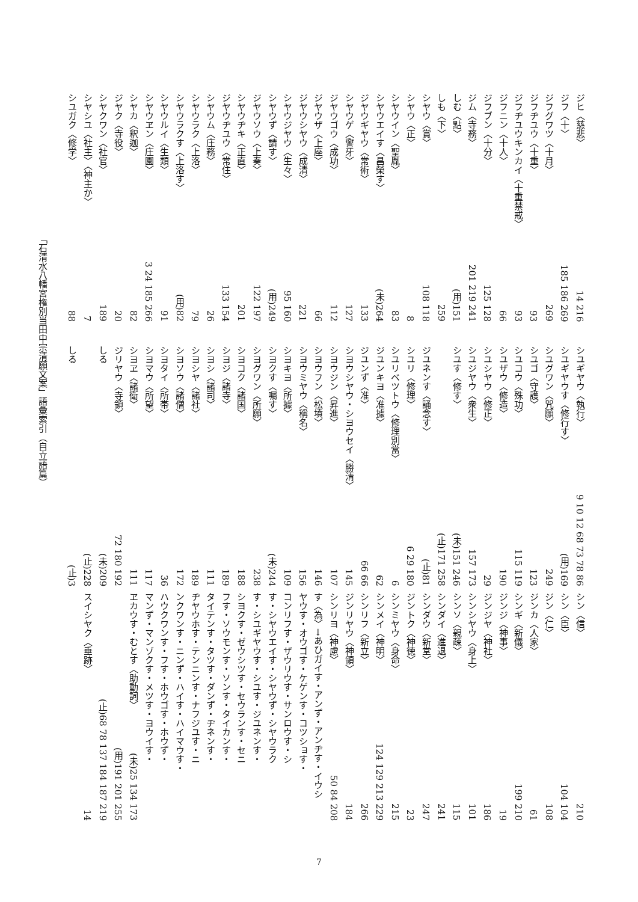ジヒ〈慈悲〉 14 216
ジフ〈十〉 185 186 269
ジフグワツ〈十月〉 269
ジフヂユウ〈十重〉 93
ジフヂユウキンカイ〈十重禁戒〉 93
ジフニン〈十人〉 66
ジフブン〈十分〉 125 128
ジム〈寺務〉 201 219 241
しむ〈點〉 (用)151
しも〈下〉 259
シヤウ〈賞〉 108 118
シヤウ〈正〉 8
シヤウイン〈聖胤〉 83
シヤウエイす〈昌榮す〉 (未)264
ジヤウギヤウ〈常術〉 133
シヤウゲ〈讏牙〉 127
ジヤウゴウ〈成功〉 112
ジヤウザ〈上座〉 66
ジヤウシヤウ〈成清〉 221
シヤウジヤウ〈生々〉 95 160
シヤウず〈請す〉 (用)249
ジヤウソウ〈上奏〉 122 197
シヤウヂキ〈正直〉 201
ジヤウヂユウ〈常住〉 133 154
シヤウム〈庄務〉 26
シヤウラク〈上洛〉 79
シヤウラクす〈上洛す〉 (用)82
シヤウルイ〈生類〉 91
シヤウヱン〈庄園〉 3 24 185 266
シヤカ〈釈迦〉 82
ジヤク〈寺役〉 20
シヤクワン〈社官〉 189
シヤシユ〈社主〉〈神主か〉 7
シユガク〈修学〉 88
シユギヤウ〈執行〉 9 10 12 68 73 78 86
シユギヤウす〈修行す〉 (用)169
シユグワン〈咒願〉 249
シユゴ〈守護〉 123
シユコウ〈殊功〉 115 119
シユザウ〈修造〉 190
シユシヤウ〈修正〉 29
シユジヤウ〈衆生〉 157 173
シユす〈修す〉 (未)151 246
(止)171 258
ジユネンす〈誦念す〉 (止)81
シユリ〈修理〉 6 29 180
シユリベツトウ〈修理別當〉 6
ジユンキヨ〈准據〉 62
ジユンず〈准〉 66 66
シヨウシヤウ・シヨウセイ〈勝清〉 145
シヨウジン〈昇進〉 107
シヨウフン〈松墳〉 146
シヨウミヤウ〈稱名〉 156
シヨキヨ〈所據〉 109
シヨクす〈囑す〉 (未)244
シヨグワン〈所願〉 238
シヨコク〈諸国〉 188
シヨジ〈諸寺〉 189
シヨシ〈諸司〉 111
シヨシヤ〈諸社〉 189
シヨソウ〈諸僧〉 172
シヨタイ〈所帯〉 36
シヨマウ〈所望〉 117
シヨヱ〈諸衛〉 111
ジリヤウ〈寺領〉 72 180 192
しる (未)209
(止)228
しる (止)3
シン〈信〉 210
シン〈臣〉 104 104
ジン〈仁〉 108
ジンカ〈人家〉 61
シンギ〈新儀〉 199 210
ジンジ〈神事〉 19
ジンジヤ〈神社〉 186
シンシヤウ〈身上〉 101
シンソ〈親疎〉 115
シンダイ〈進退〉 241
シンダウ〈新堂〉 247
ジントク〈神徳〉 23
シンミヤウ〈身命〉 215
シンメイ〈神明〉 124 129 213 229
シンリフ〈新立〉 266
ジンリヤウ〈神領〉 184
シンリヨ〈神慮〉 50 84 208
す〈為〉→あひガイす・アンず・アンヂす・イウシ
ヤウす・オウゴす・ケゲンす・コツショす・
コンリフす・ザウリウす・サンロウす・シ
す・シヤウエイす・シヤウず・シヤウラク
す・シユギヤウす・シユす・ジユネンす・
シヨクす・ゼウシツす・セウランす・セニ
フす・ソウモンす・ソンす・タイカンす・
タイテンす・タツす・ダンず・ヂネンす・
ヂヤウホす・テンニンす・ナフジユす・ニ
ンクワンす・ニンず・ハイす・ハイマウす・
ハウクワンす・フす・ホウゴす・ホウず・
マンず・マンゾクす・メツす・ヨウイす・
ヱカウす・むとす〈助動詞〉 (未)25 134 173
(用)191 201 255
(止)68 78 137 184 187 219
スイシヤク〈垂跡〉 14
「石清水八幡宮権別当田中宗清願文案」語彙索引（自立語篇）
7